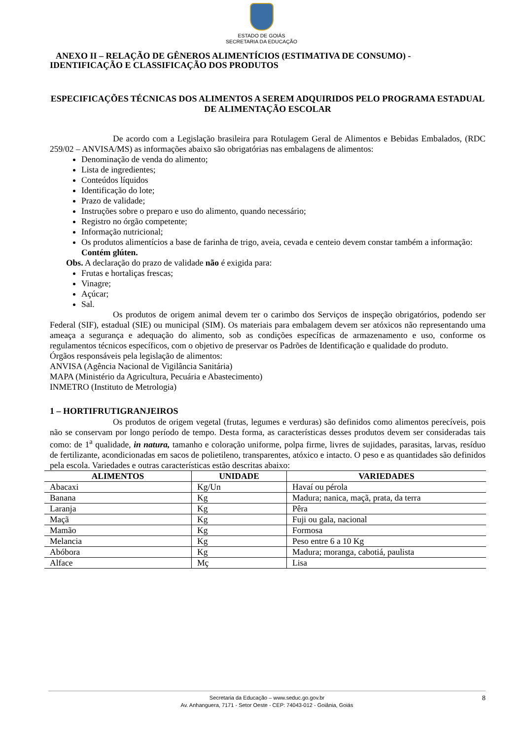ESTADO DE GOIÁS
SECRETARIA DA EDUCAÇÃO
ANEXO II – RELAÇÃO DE GÊNEROS ALIMENTÍCIOS (ESTIMATIVA DE CONSUMO) -
IDENTIFICAÇÃO E CLASSIFICAÇÃO DOS PRODUTOS
ESPECIFICAÇÕES TÉCNICAS DOS ALIMENTOS A SEREM ADQUIRIDOS PELO PROGRAMA ESTADUAL DE ALIMENTAÇÃO ESCOLAR
De acordo com a Legislação brasileira para Rotulagem Geral de Alimentos e Bebidas Embalados, (RDC 259/02 – ANVISA/MS) as informações abaixo são obrigatórias nas embalagens de alimentos:
Denominação de venda do alimento;
Lista de ingredientes;
Conteúdos líquidos
Identificação do lote;
Prazo de validade;
Instruções sobre o preparo e uso do alimento, quando necessário;
Registro no órgão competente;
Informação nutricional;
Os produtos alimentícios a base de farinha de trigo, aveia, cevada e centeio devem constar também a informação: Contém glúten.
Obs. A declaração do prazo de validade não é exigida para:
Frutas e hortaliças frescas;
Vinagre;
Açúcar;
Sal.
Os produtos de origem animal devem ter o carimbo dos Serviços de inspeção obrigatórios, podendo ser Federal (SIF), estadual (SIE) ou municipal (SIM). Os materiais para embalagem devem ser atóxicos não representando uma ameaça a segurança e adequação do alimento, sob as condições específicas de armazenamento e uso, conforme os regulamentos técnicos específicos, com o objetivo de preservar os Padrões de Identificação e qualidade do produto.
Órgãos responsáveis pela legislação de alimentos:
ANVISA (Agência Nacional de Vigilância Sanitária)
MAPA (Ministério da Agricultura, Pecuária e Abastecimento)
INMETRO (Instituto de Metrologia)
1 – HORTIFRUTIGRANJEIROS
Os produtos de origem vegetal (frutas, legumes e verduras) são definidos como alimentos perecíveis, pois não se conservam por longo período de tempo. Desta forma, as características desses produtos devem ser consideradas tais como: de 1<sup>a</sup> qualidade, in natura, tamanho e coloração uniforme, polpa firme, livres de sujidades, parasitas, larvas, resíduo de fertilizante, acondicionadas em sacos de polietileno, transparentes, atóxico e intacto. O peso e as quantidades são definidos pela escola. Variedades e outras características estão descritas abaixo:
| ALIMENTOS | UNIDADE | VARIEDADES |
| --- | --- | --- |
| Abacaxi | Kg/Un | Havaí ou pérola |
| Banana | Kg | Madura; nanica, maçã, prata, da terra |
| Laranja | Kg | Pêra |
| Maçã | Kg | Fuji ou gala, nacional |
| Mamão | Kg | Formosa |
| Melancia | Kg | Peso entre 6 a 10 Kg |
| Abóbora | Kg | Madura; moranga, cabotiá, paulista |
| Alface | Mç | Lisa |
Secretaria da Educação – www.seduc.go.gov.br
Av. Anhanguera, 7171 - Setor Oeste - CEP: 74043-012 - Goiânia, Goiás
8